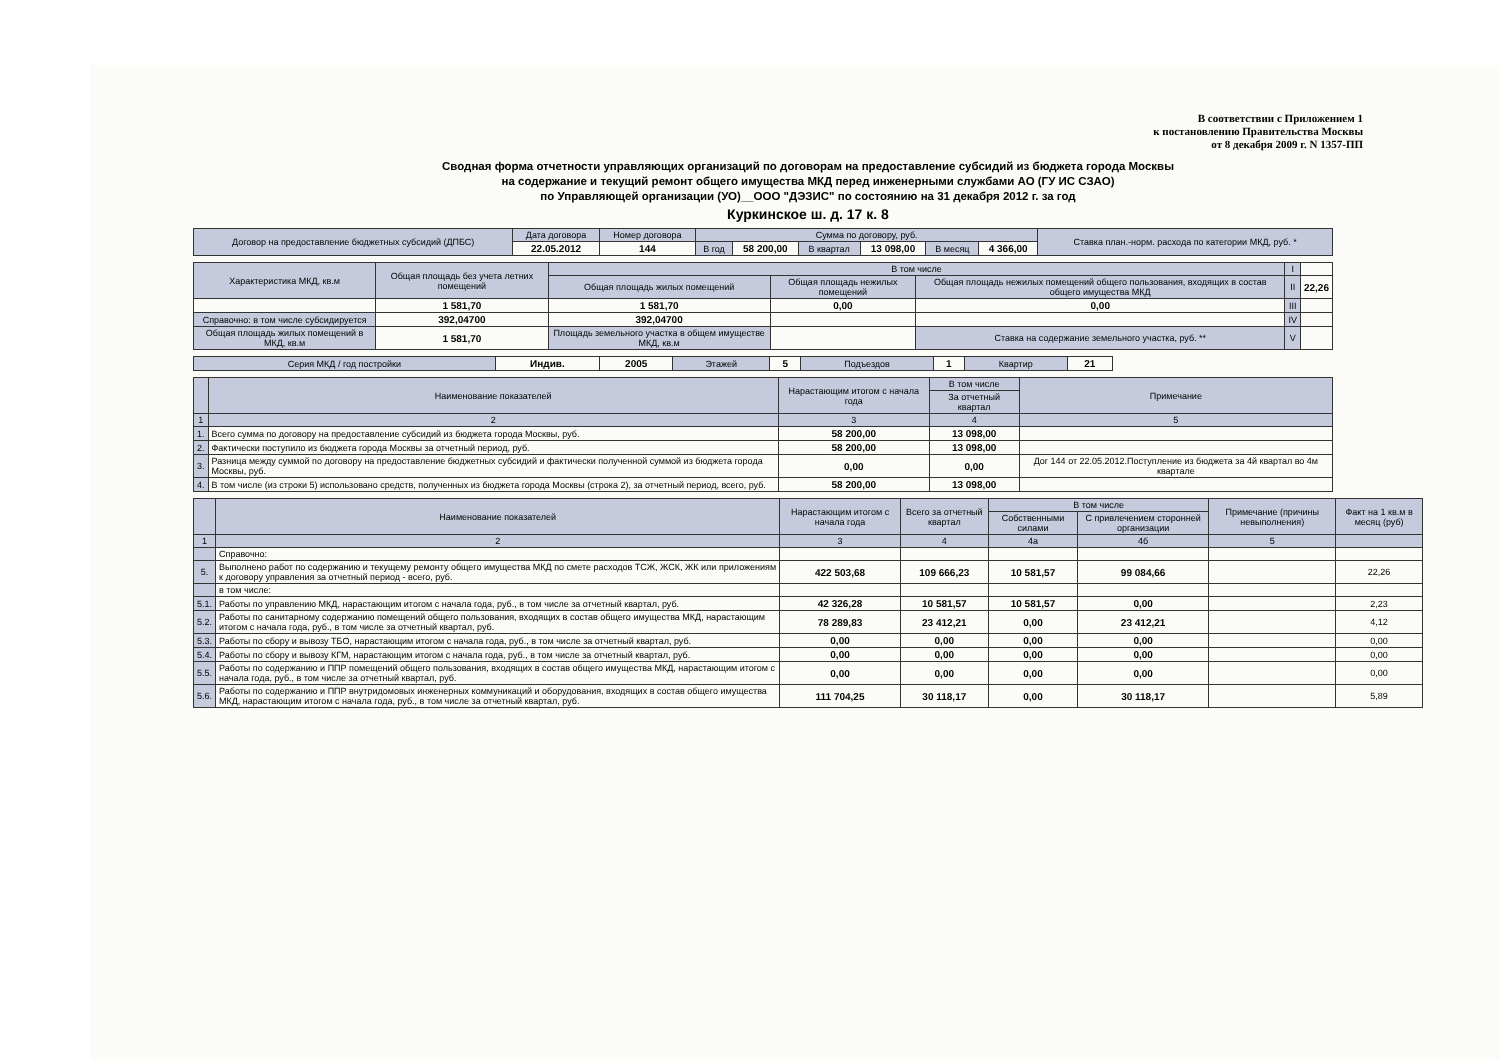В соответствии с Приложением 1
к постановлению Правительства Москвы
от 8 декабря 2009 г. N 1357-ПП
Сводная форма отчетности управляющих организаций по договорам на предоставление субсидий из бюджета города Москвы
на содержание и текущий ремонт общего имущества МКД перед инженерными службами АО (ГУ ИС СЗАО)
по Управляющей организации (УО)__ООО "ДЭЗИС" по состоянию на 31 декабря 2012 г. за год
Куркинское ш. д. 17 к. 8
| Договор на предоставление бюджетных субсидий (ДПБС) | Дата договора | Номер договора | Сумма по договору, руб. | | | | | | Ставка план.-норм. расхода по категории МКД, руб. * |
| | 22.05.2012 | 144 | В год | 58 200,00 | В квартал | 13 098,00 | В месяц | 4 366,00 | |
| Характеристика МКД, кв.м | Общая площадь без учета летних помещений | В том числе | | | I | |
| | | Общая площадь жилых помещений | Общая площадь нежилых помещений | Общая площадь нежилых помещений общего пользования, входящих в состав общего имущества МКД | II | 22,26 |
| | 1 581,70 | 1 581,70 | 0,00 | 0,00 | III | |
| Справочно: в том числе субсидируется | 392,04700 | 392,04700 | | | IV | |
| Общая площадь жилых помещений в МКД, кв.м | 1 581,70 | Площадь земельного участка в общем имуществе МКД, кв.м | | Ставка на содержание земельного участка, руб. ** | V | |
| Серия МКД / год постройки | Индив. | 2005 | Этажей | 5 | Подъездов | 1 | Квартир | 21 |
| | Наименование показателей | Нарастающим итогом с начала года | В том числе | Примечание |
| | | | За отчетный квартал | |
| 1 | 2 | 3 | 4 | 5 |
| 1. | Всего сумма по договору на предоставление субсидий из бюджета города Москвы, руб. | 58 200,00 | 13 098,00 | |
| 2. | Фактически поступило из бюджета города Москвы за отчетный период, руб. | 58 200,00 | 13 098,00 | |
| 3. | Разница между суммой по договору на предоставление бюджетных субсидий и фактически полученной суммой из бюджета города Москвы, руб. | 0,00 | 0,00 | Дог 144 от 22.05.2012.Поступление из бюджета за 4й квартал во 4м квартале |
| 4. | В том числе (из строки 5) использовано средств, полученных из бюджета города Москвы (строка 2), за отчетный период, всего, руб. | 58 200,00 | 13 098,00 | |
| | Наименование показателей | Нарастающим итогом с начала года | Всего за отчетный квартал | В том числе | | Примечание (причины невыполнения) | Факт на 1 кв.м в месяц (руб) |
| | | | | Собственными силами | С привлечением сторонней организации | | |
| 1 | 2 | 3 | 4 | 4а | 4б | 5 | |
| | Справочно: | | | | | | |
| 5. | Выполнено работ по содержанию и текущему ремонту общего имущества МКД по смете расходов ТСЖ, ЖСК, ЖК или приложениям к договору управления за отчетный период - всего, руб. | 422 503,68 | 109 666,23 | 10 581,57 | 99 084,66 | | 22,26 |
| | в том числе: | | | | | | |
| 5.1. | Работы по управлению МКД, нарастающим итогом с начала года, руб., в том числе за отчетный квартал, руб. | 42 326,28 | 10 581,57 | 10 581,57 | 0,00 | | 2,23 |
| 5.2. | Работы по санитарному содержанию помещений общего пользования, входящих в состав общего имущества МКД, нарастающим итогом с начала года, руб., в том числе за отчетный квартал, руб. | 78 289,83 | 23 412,21 | 0,00 | 23 412,21 | | 4,12 |
| 5.3. | Работы по сбору и вывозу ТБО, нарастающим итогом с начала года, руб., в том числе за отчетный квартал, руб. | 0,00 | 0,00 | 0,00 | 0,00 | | 0,00 |
| 5.4. | Работы по сбору и вывозу КГМ, нарастающим итогом с начала года, руб., в том числе за отчетный квартал, руб. | 0,00 | 0,00 | 0,00 | 0,00 | | 0,00 |
| 5.5. | Работы по содержанию и ППР помещений общего пользования, входящих в состав общего имущества МКД, нарастающим итогом с начала года, руб., в том числе за отчетный квартал, руб. | 0,00 | 0,00 | 0,00 | 0,00 | | 0,00 |
| 5.6. | Работы по содержанию и ППР внутридомовых инженерных коммуникаций и оборудования, входящих в состав общего имущества МКД, нарастающим итогом с начала года, руб., в том числе за отчетный квартал, руб. | 111 704,25 | 30 118,17 | 0,00 | 30 118,17 | | 5,89 |